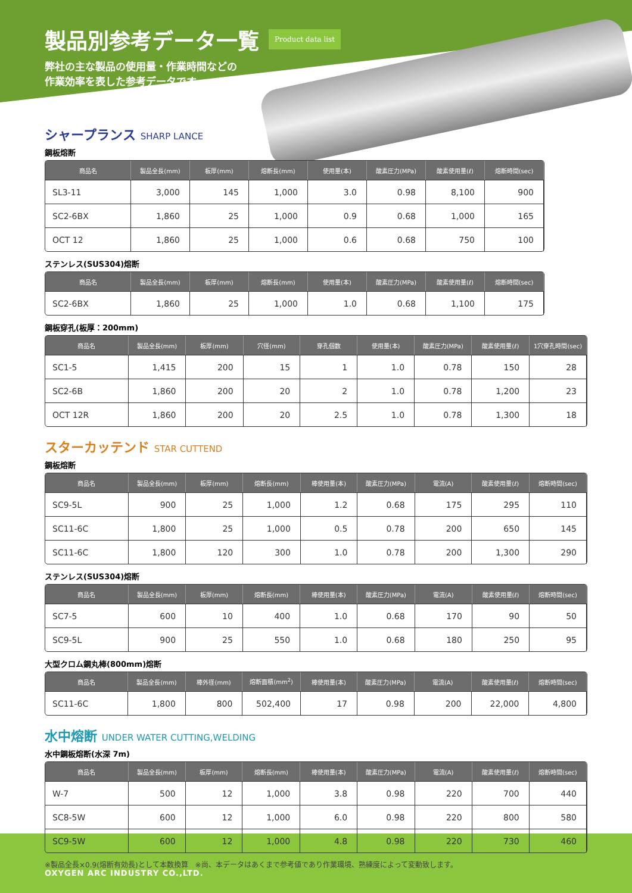製品別参考データ一覧 Product data list
弊社の主な製品の使用量・作業時間などの
作業効率を表した参考データです。
シャープランス SHARP LANCE
鋼板熔断
| 商品名 | 製品全長(mm) | 板厚(mm) | 熔断長(mm) | 使用量(本) | 酸素圧力(MPa) | 酸素使用量(ℓ) | 熔断時間(sec) |
| --- | --- | --- | --- | --- | --- | --- | --- |
| SL3-11 | 3,000 | 145 | 1,000 | 3.0 | 0.98 | 8,100 | 900 |
| SC2-6BX | 1,860 | 25 | 1,000 | 0.9 | 0.68 | 1,000 | 165 |
| OCT 12 | 1,860 | 25 | 1,000 | 0.6 | 0.68 | 750 | 100 |
ステンレス(SUS304)熔断
| 商品名 | 製品全長(mm) | 板厚(mm) | 熔断長(mm) | 使用量(本) | 酸素圧力(MPa) | 酸素使用量(ℓ) | 熔断時間(sec) |
| --- | --- | --- | --- | --- | --- | --- | --- |
| SC2-6BX | 1,860 | 25 | 1,000 | 1.0 | 0.68 | 1,100 | 175 |
鋼板穿孔(板厚：200mm)
| 商品名 | 製品全長(mm) | 板厚(mm) | 穴径(mm) | 穿孔個数 | 使用量(本) | 酸素圧力(MPa) | 酸素使用量(ℓ) | 1穴穿孔時間(sec) |
| --- | --- | --- | --- | --- | --- | --- | --- | --- |
| SC1-5 | 1,415 | 200 | 15 | 1 | 1.0 | 0.78 | 150 | 28 |
| SC2-6B | 1,860 | 200 | 20 | 2 | 1.0 | 0.78 | 1,200 | 23 |
| OCT 12R | 1,860 | 200 | 20 | 2.5 | 1.0 | 0.78 | 1,300 | 18 |
スターカッテンド STAR CUTTEND
鋼板熔断
| 商品名 | 製品全長(mm) | 板厚(mm) | 熔断長(mm) | 棒使用量(本) | 酸素圧力(MPa) | 電流(A) | 酸素使用量(ℓ) | 熔断時間(sec) |
| --- | --- | --- | --- | --- | --- | --- | --- | --- |
| SC9-5L | 900 | 25 | 1,000 | 1.2 | 0.68 | 175 | 295 | 110 |
| SC11-6C | 1,800 | 25 | 1,000 | 0.5 | 0.78 | 200 | 650 | 145 |
| SC11-6C | 1,800 | 120 | 300 | 1.0 | 0.78 | 200 | 1,300 | 290 |
ステンレス(SUS304)熔断
| 商品名 | 製品全長(mm) | 板厚(mm) | 熔断長(mm) | 棒使用量(本) | 酸素圧力(MPa) | 電流(A) | 酸素使用量(ℓ) | 熔断時間(sec) |
| --- | --- | --- | --- | --- | --- | --- | --- | --- |
| SC7-5 | 600 | 10 | 400 | 1.0 | 0.68 | 170 | 90 | 50 |
| SC9-5L | 900 | 25 | 550 | 1.0 | 0.68 | 180 | 250 | 95 |
大型クロム鋼丸棒(800mm)熔断
| 商品名 | 製品全長(mm) | 棒外径(mm) | 熔断面積(mm<sup>2</sup>) | 棒使用量(本) | 酸素圧力(MPa) | 電流(A) | 酸素使用量(ℓ) | 熔断時間(sec) |
| --- | --- | --- | --- | --- | --- | --- | --- | --- |
| SC11-6C | 1,800 | 800 | 502,400 | 17 | 0.98 | 200 | 22,000 | 4,800 |
水中熔断 UNDER WATER CUTTING,WELDING
水中鋼板熔断(水深 7m)
| 商品名 | 製品全長(mm) | 板厚(mm) | 熔断長(mm) | 棒使用量(本) | 酸素圧力(MPa) | 電流(A) | 酸素使用量(ℓ) | 熔断時間(sec) |
| --- | --- | --- | --- | --- | --- | --- | --- | --- |
| W-7 | 500 | 12 | 1,000 | 3.8 | 0.98 | 220 | 700 | 440 |
| SC8-5W | 600 | 12 | 1,000 | 6.0 | 0.98 | 220 | 800 | 580 |
| SC9-5W | 600 | 12 | 1,000 | 4.8 | 0.98 | 220 | 730 | 460 |
※製品全長×0.9(熔断有効長)として本数換算　※尚、本データはあくまで参考値であり作業環境、熟練度によって変動致します。
OXYGEN ARC INDUSTRY CO.,LTD.